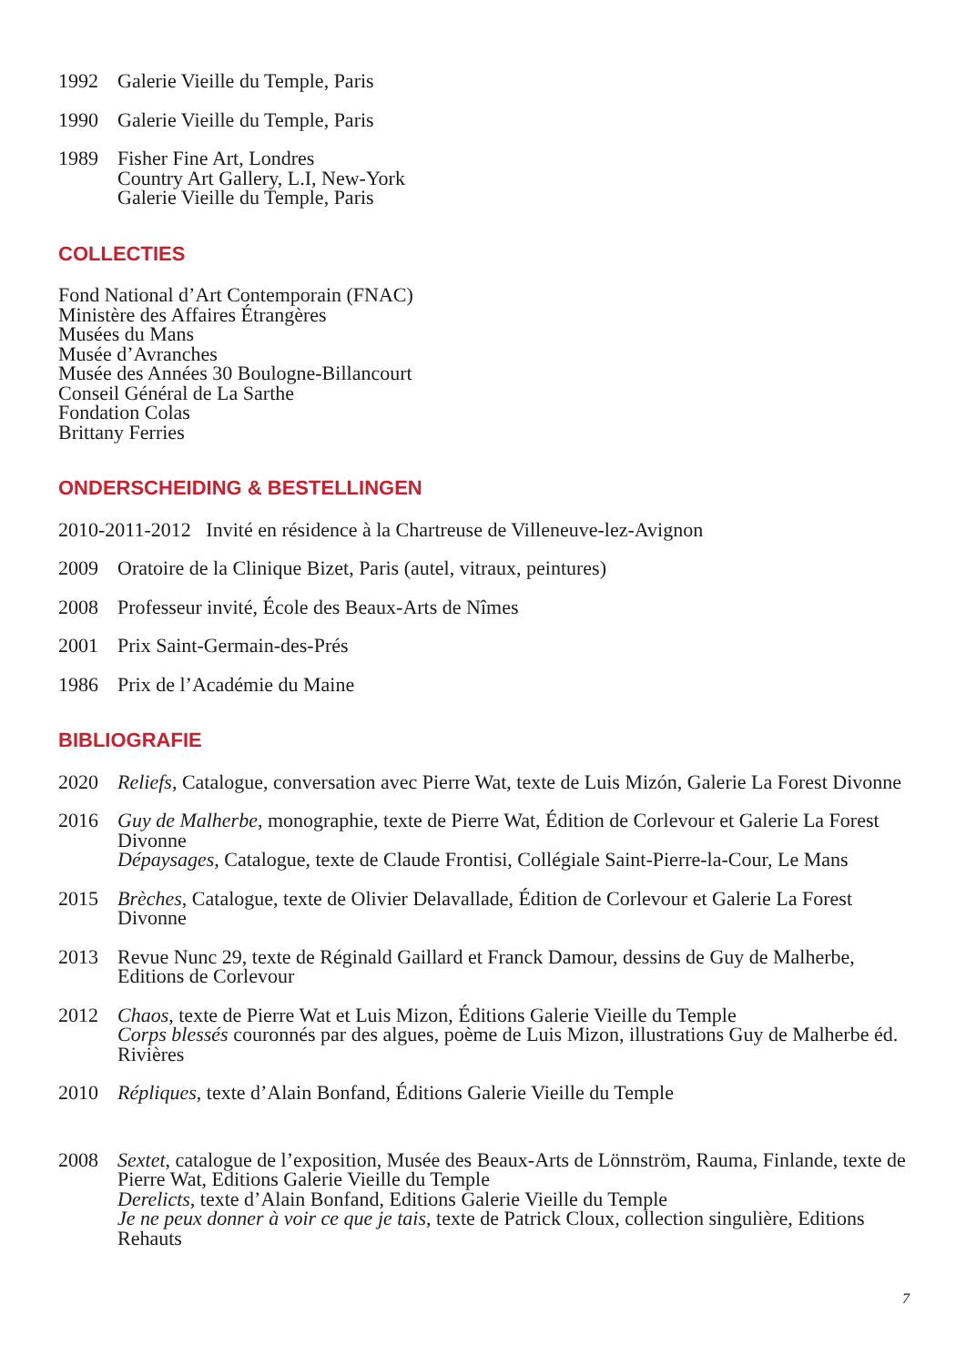1992 Galerie Vieille du Temple, Paris
1990 Galerie Vieille du Temple, Paris
1989 Fisher Fine Art, Londres
Country Art Gallery, L.I, New-York
Galerie Vieille du Temple, Paris
COLLECTIES
Fond National d’Art Contemporain (FNAC)
Ministère des Affaires Étrangères
Musées du Mans
Musée d’Avranches
Musée des Années 30 Boulogne-Billancourt
Conseil Général de La Sarthe
Fondation Colas
Brittany Ferries
ONDERSCHEIDING & BESTELLINGEN
2010-2011-2012 Invité en résidence à la Chartreuse de Villeneuve-lez-Avignon
2009 Oratoire de la Clinique Bizet, Paris (autel, vitraux, peintures)
2008 Professeur invité, École des Beaux-Arts de Nîmes
2001 Prix Saint-Germain-des-Prés
1986 Prix de l’Académie du Maine
BIBLIOGRAFIE
2020 Reliefs, Catalogue, conversation avec Pierre Wat, texte de Luis Mizón, Galerie La Forest Divonne
2016 Guy de Malherbe, monographie, texte de Pierre Wat, Édition de Corlevour et Galerie La Forest Divonne
Dépaysages, Catalogue, texte de Claude Frontisi, Collégiale Saint-Pierre-la-Cour, Le Mans
2015 Brèches, Catalogue, texte de Olivier Delavallade, Édition de Corlevour et Galerie La Forest Divonne
2013 Revue Nunc 29, texte de Réginald Gaillard et Franck Damour, dessins de Guy de Malherbe, Editions de Corlevour
2012 Chaos, texte de Pierre Wat et Luis Mizon, Éditions Galerie Vieille du Temple
Corps blessés couronnés par des algues, poème de Luis Mizon, illustrations Guy de Malherbe éd. Rivières
2010 Répliques, texte d’Alain Bonfand, Éditions Galerie Vieille du Temple
2008 Sextet, catalogue de l’exposition, Musée des Beaux-Arts de Lönnström, Rauma, Finlande, texte de Pierre Wat, Editions Galerie Vieille du Temple
Derelicts, texte d’Alain Bonfand, Editions Galerie Vieille du Temple
Je ne peux donner à voir ce que je tais, texte de Patrick Cloux, collection singulière, Editions Rehauts
7